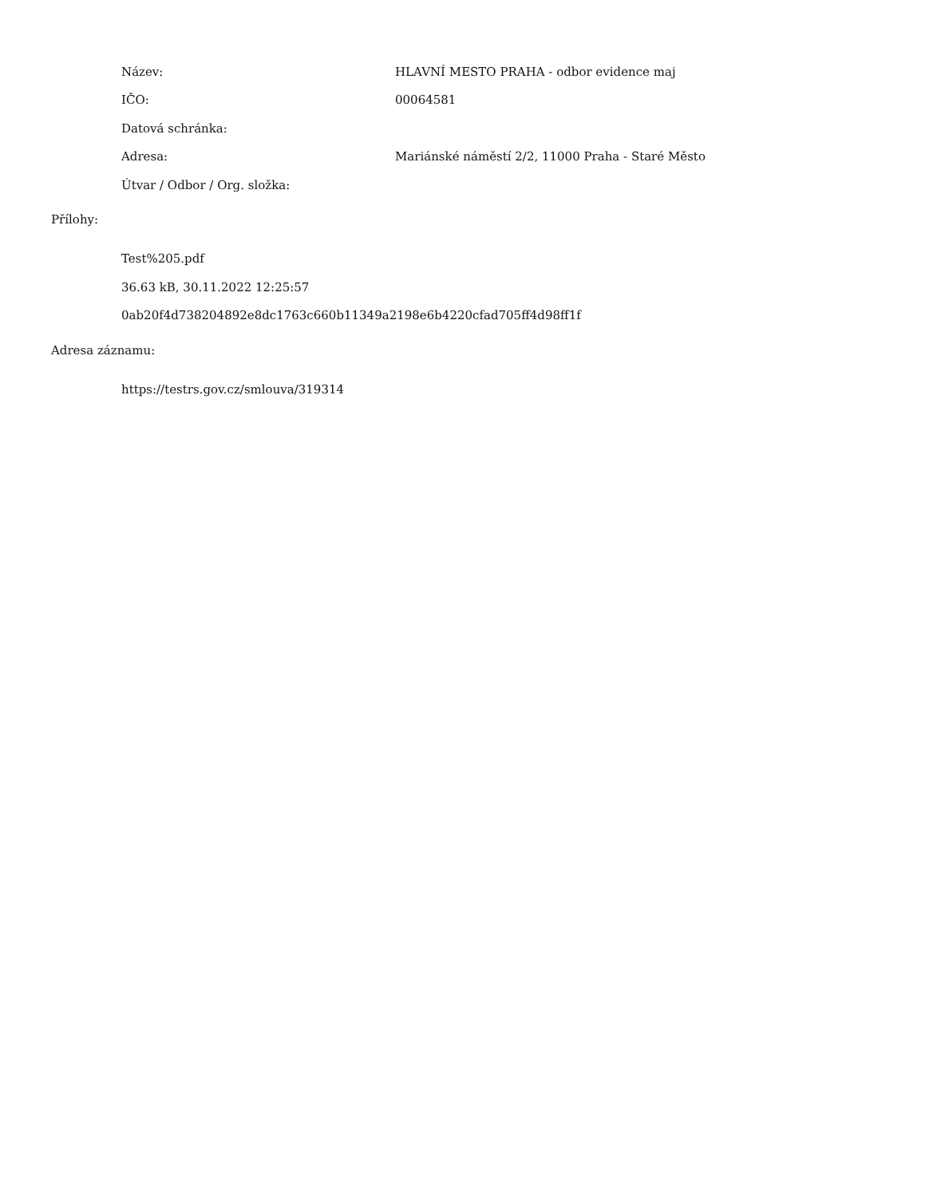Název:
HLAVNÍ MESTO PRAHA - odbor evidence maj
IČO: 00064581
Datová schránka:
Adresa:
Mariánské náměstí 2/2, 11000 Praha - Staré Město
Útvar / Odbor / Org. složka:
Přílohy:
Test%205.pdf
36.63 kB, 30.11.2022 12:25:57
0ab20f4d738204892e8dc1763c660b11349a2198e6b4220cfad705ff4d98ff1f
Adresa záznamu:
https://testrs.gov.cz/smlouva/319314